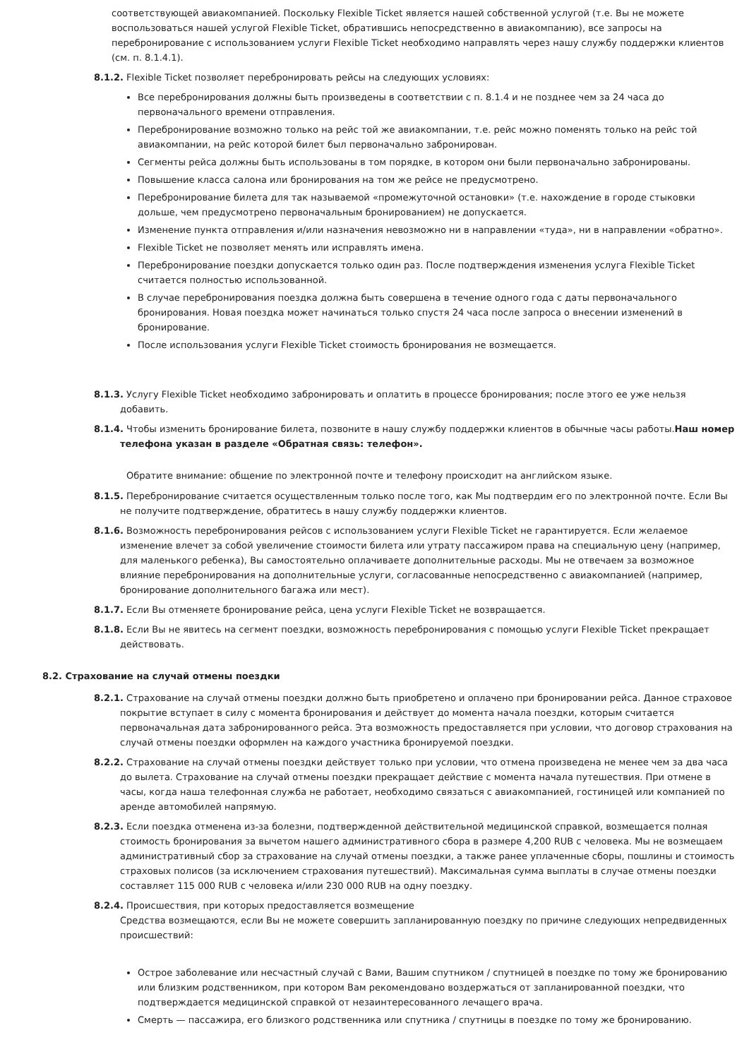соответствующей авиакомпанией. Поскольку Flexible Ticket является нашей собственной услугой (т.е. Вы не можете воспользоваться нашей услугой Flexible Ticket, обратившись непосредственно в авиакомпанию), все запросы на перебронирование с использованием услуги Flexible Ticket необходимо направлять через нашу службу поддержки клиентов (см. п. 8.1.4.1).
8.1.2. Flexible Ticket позволяет перебронировать рейсы на следующих условиях:
Все перебронирования должны быть произведены в соответствии с п. 8.1.4 и не позднее чем за 24 часа до первоначального времени отправления.
Перебронирование возможно только на рейс той же авиакомпании, т.е. рейс можно поменять только на рейс той авиакомпании, на рейс которой билет был первоначально забронирован.
Сегменты рейса должны быть использованы в том порядке, в котором они были первоначально забронированы.
Повышение класса салона или бронирования на том же рейсе не предусмотрено.
Перебронирование билета для так называемой «промежуточной остановки» (т.е. нахождение в городе стыковки дольше, чем предусмотрено первоначальным бронированием) не допускается.
Изменение пункта отправления и/или назначения невозможно ни в направлении «туда», ни в направлении «обратно».
Flexible Ticket не позволяет менять или исправлять имена.
Перебронирование поездки допускается только один раз. После подтверждения изменения услуга Flexible Ticket считается полностью использованной.
В случае перебронирования поездка должна быть совершена в течение одного года с даты первоначального бронирования. Новая поездка может начинаться только спустя 24 часа после запроса о внесении изменений в бронирование.
После использования услуги Flexible Ticket стоимость бронирования не возмещается.
8.1.3. Услугу Flexible Ticket необходимо забронировать и оплатить в процессе бронирования; после этого ее уже нельзя добавить.
8.1.4. Чтобы изменить бронирование билета, позвоните в нашу службу поддержки клиентов в обычные часы работы.Наш номер телефона указан в разделе «Обратная связь: телефон».
Обратите внимание: общение по электронной почте и телефону происходит на английском языке.
8.1.5. Перебронирование считается осуществленным только после того, как Мы подтвердим его по электронной почте. Если Вы не получите подтверждение, обратитесь в нашу службу поддержки клиентов.
8.1.6. Возможность перебронирования рейсов с использованием услуги Flexible Ticket не гарантируется. Если желаемое изменение влечет за собой увеличение стоимости билета или утрату пассажиром права на специальную цену (например, для маленького ребенка), Вы самостоятельно оплачиваете дополнительные расходы. Мы не отвечаем за возможное влияние перебронирования на дополнительные услуги, согласованные непосредственно с авиакомпанией (например, бронирование дополнительного багажа или мест).
8.1.7. Если Вы отменяете бронирование рейса, цена услуги Flexible Ticket не возвращается.
8.1.8. Если Вы не явитесь на сегмент поездки, возможность перебронирования с помощью услуги Flexible Ticket прекращает действовать.
8.2. Страхование на случай отмены поездки
8.2.1. Страхование на случай отмены поездки должно быть приобретено и оплачено при бронировании рейса. Данное страховое покрытие вступает в силу с момента бронирования и действует до момента начала поездки, которым считается первоначальная дата забронированного рейса. Эта возможность предоставляется при условии, что договор страхования на случай отмены поездки оформлен на каждого участника бронируемой поездки.
8.2.2. Страхование на случай отмены поездки действует только при условии, что отмена произведена не менее чем за два часа до вылета. Страхование на случай отмены поездки прекращает действие с момента начала путешествия. При отмене в часы, когда наша телефонная служба не работает, необходимо связаться с авиакомпанией, гостиницей или компанией по аренде автомобилей напрямую.
8.2.3. Если поездка отменена из-за болезни, подтвержденной действительной медицинской справкой, возмещается полная стоимость бронирования за вычетом нашего административного сбора в размере 4,200 RUB с человека. Мы не возмещаем административный сбор за страхование на случай отмены поездки, а также ранее уплаченные сборы, пошлины и стоимость страховых полисов (за исключением страхования путешествий). Максимальная сумма выплаты в случае отмены поездки составляет 115 000 RUB с человека и/или 230 000 RUB на одну поездку.
8.2.4. Происшествия, при которых предоставляется возмещение
Средства возмещаются, если Вы не можете совершить запланированную поездку по причине следующих непредвиденных происшествий:
Острое заболевание или несчастный случай с Вами, Вашим спутником / спутницей в поездке по тому же бронированию или близким родственником, при котором Вам рекомендовано воздержаться от запланированной поездки, что подтверждается медицинской справкой от незаинтересованного лечащего врача.
Смерть — пассажира, его близкого родственника или спутника / спутницы в поездке по тому же бронированию.